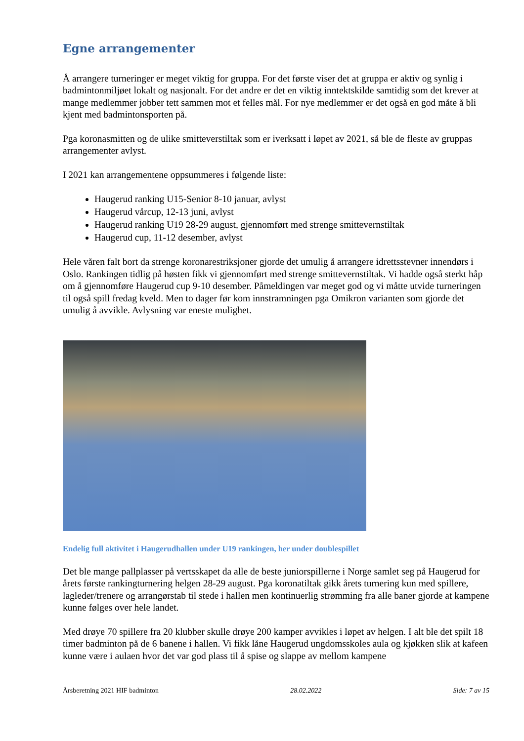Egne arrangementer
Å arrangere turneringer er meget viktig for gruppa. For det første viser det at gruppa er aktiv og synlig i badmintonmiljøet lokalt og nasjonalt. For det andre er det en viktig inntektskilde samtidig som det krever at mange medlemmer jobber tett sammen mot et felles mål. For nye medlemmer er det også en god måte å bli kjent med badmintonsporten på.
Pga koronasmitten og de ulike smitteverstiltak som er iverksatt i løpet av 2021, så ble de fleste av gruppas arrangementer avlyst.
I 2021 kan arrangementene oppsummeres i følgende liste:
Haugerud ranking U15-Senior 8-10 januar, avlyst
Haugerud vårcup, 12-13 juni, avlyst
Haugerud ranking U19 28-29 august, gjennomført med strenge smittevernstiltak
Haugerud cup, 11-12 desember, avlyst
Hele våren falt bort da strenge koronarestriksjoner gjorde det umulig å arrangere idrettsstevner innendørs i Oslo. Rankingen tidlig på høsten fikk vi gjennomført med strenge smittevernstiltak. Vi hadde også sterkt håp om å gjennomføre Haugerud cup 9-10 desember. Påmeldingen var meget god og vi måtte utvide turneringen til også spill fredag kveld. Men to dager før kom innstramningen pga Omikron varianten som gjorde det umulig å avvikle. Avlysning var eneste mulighet.
Endelig full aktivitet i Haugerudhallen under U19 rankingen, her under doublespillet
Det ble mange pallplasser på vertsskapet da alle de beste juniorspillerne i Norge samlet seg på Haugerud for årets første rankingturnering helgen 28-29 august. Pga koronatiltak gikk årets turnering kun med spillere, lagleder/trenere og arrangørstab til stede i hallen men kontinuerlig strømming fra alle baner gjorde at kampene kunne følges over hele landet.
Med drøye 70 spillere fra 20 klubber skulle drøye 200 kamper avvikles i løpet av helgen. I alt ble det spilt 18 timer badminton på de 6 banene i hallen. Vi fikk låne Haugerud ungdomsskoles aula og kjøkken slik at kafeen kunne være i aulaen hvor det var god plass til å spise og slappe av mellom kampene
Årsberetning 2021 HIF badminton 28.02.2022 Side: 7 av 15